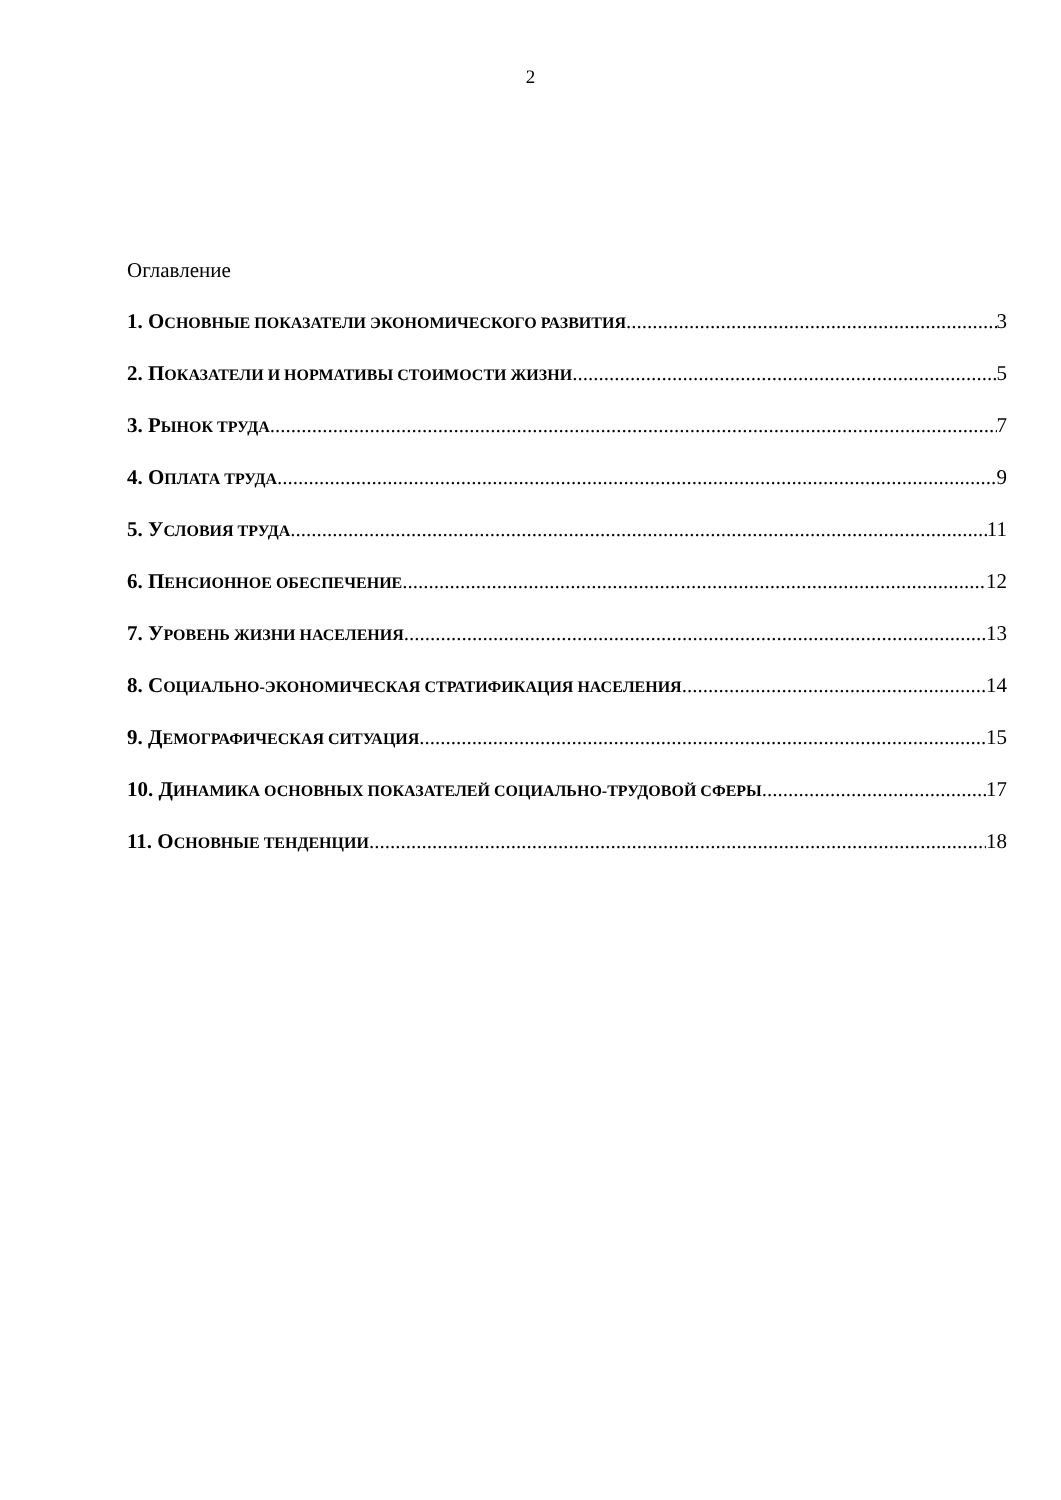2
Оглавление
1. ОСНОВНЫЕ ПОКАЗАТЕЛИ ЭКОНОМИЧЕСКОГО РАЗВИТИЯ 3
2. ПОКАЗАТЕЛИ И НОРМАТИВЫ СТОИМОСТИ ЖИЗНИ 5
3. РЫНОК ТРУДА 7
4. ОПЛАТА ТРУДА 9
5. УСЛОВИЯ ТРУДА 11
6. ПЕНСИОННОЕ ОБЕСПЕЧЕНИЕ 12
7. УРОВЕНЬ ЖИЗНИ НАСЕЛЕНИЯ 13
8. СОЦИАЛЬНО-ЭКОНОМИЧЕСКАЯ СТРАТИФИКАЦИЯ НАСЕЛЕНИЯ 14
9. ДЕМОГРАФИЧЕСКАЯ СИТУАЦИЯ 15
10. ДИНАМИКА ОСНОВНЫХ ПОКАЗАТЕЛЕЙ СОЦИАЛЬНО-ТРУДОВОЙ СФЕРЫ 17
11. ОСНОВНЫЕ ТЕНДЕНЦИИ 18